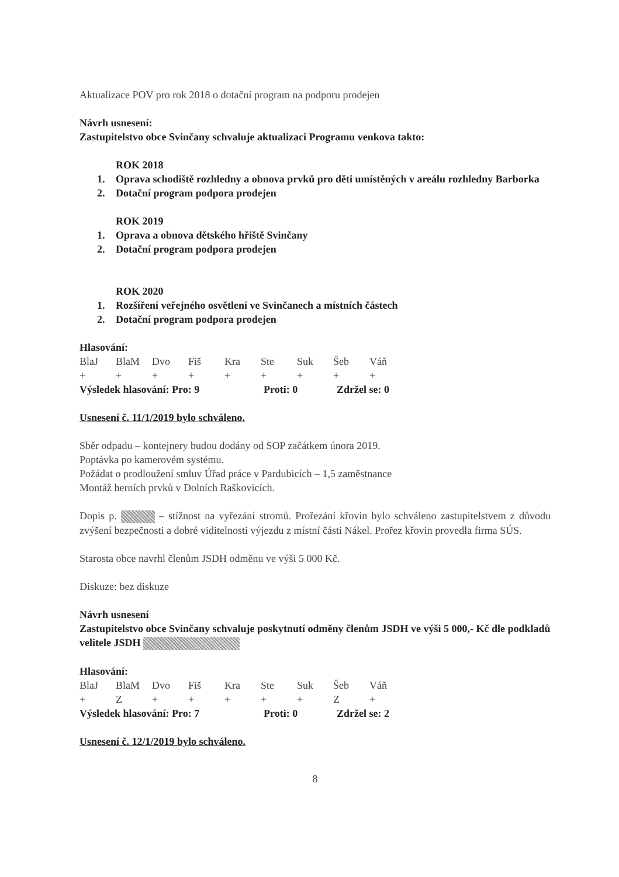Aktualizace POV pro rok 2018 o dotační program na podporu prodejen
Návrh usnesení:
Zastupitelstvo obce Svinčany schvaluje aktualizaci Programu venkova takto:
ROK 2018
1. Oprava schodiště rozhledny a obnova prvků pro děti umístěných v areálu rozhledny Barborka
2. Dotační program podpora prodejen
ROK 2019
1. Oprava a obnova dětského hřiště Svinčany
2. Dotační program podpora prodejen
ROK 2020
1. Rozšíření veřejného osvětlení ve Svinčanech a místních částech
2. Dotační program podpora prodejen
Hlasování:
| BlaJ | BlaM | Dvo | Fiš | Kra | Ste | Suk | Šeb | Váň |
| + | + | + | + | + | + | + | + | + |
| Výsledek hlasování: Pro: 9 | Proti: 0 | Zdržel se: 0 |
Usnesení č. 11/1/2019 bylo schváleno.
Sběr odpadu – kontejnery budou dodány od SOP začátkem února 2019.
Poptávka po kamerovém systému.
Požádat o prodloužení smluv Úřad práce v Pardubicích – 1,5 zaměstnance
Montáž herních prvků v Dolních Raškovicích.
Dopis p. – stížnost na vyřezání stromů. Prořezání křovin bylo schváleno zastupitelstvem z důvodu zvýšení bezpečnosti a dobré viditelnosti výjezdu z místní části Nákel. Prořez křovin provedla firma SÚS.
Starosta obce navrhl členům JSDH odměnu ve výši 5 000 Kč.
Diskuze: bez diskuze
Návrh usnesení
Zastupitelstvo obce Svinčany schvaluje poskytnutí odměny členům JSDH ve výši 5 000,- Kč dle podkladů velitele JSDH
Hlasování:
| BlaJ | BlaM | Dvo | Fiš | Kra | Ste | Suk | Šeb | Váň |
| + | Z | + | + | + | + | + | Z | + |
| Výsledek hlasování: Pro: 7 | Proti: 0 | Zdržel se: 2 |
Usnesení č. 12/1/2019 bylo schváleno.
8